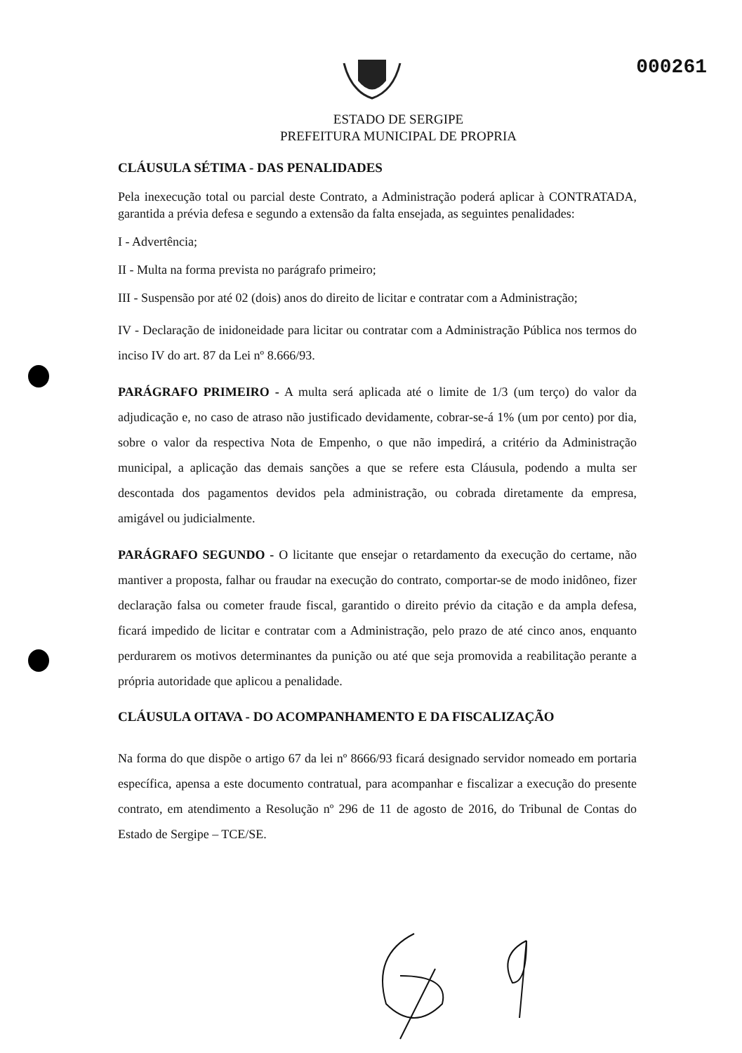000261
ESTADO DE SERGIPE
PREFEITURA MUNICIPAL DE PROPRIA
CLÁUSULA SÉTIMA - DAS PENALIDADES
Pela inexecução total ou parcial deste Contrato, a Administração poderá aplicar à CONTRATADA, garantida a prévia defesa e segundo a extensão da falta ensejada, as seguintes penalidades:
I - Advertência;
II - Multa na forma prevista no parágrafo primeiro;
III - Suspensão por até 02 (dois) anos do direito de licitar e contratar com a Administração;
IV - Declaração de inidoneidade para licitar ou contratar com a Administração Pública nos termos do inciso IV do art. 87 da Lei nº 8.666/93.
PARÁGRAFO PRIMEIRO - A multa será aplicada até o limite de 1/3 (um terço) do valor da adjudicação e, no caso de atraso não justificado devidamente, cobrar-se-á 1% (um por cento) por dia, sobre o valor da respectiva Nota de Empenho, o que não impedirá, a critério da Administração municipal, a aplicação das demais sanções a que se refere esta Cláusula, podendo a multa ser descontada dos pagamentos devidos pela administração, ou cobrada diretamente da empresa, amigável ou judicialmente.
PARÁGRAFO SEGUNDO - O licitante que ensejar o retardamento da execução do certame, não mantiver a proposta, falhar ou fraudar na execução do contrato, comportar-se de modo inidôneo, fizer declaração falsa ou cometer fraude fiscal, garantido o direito prévio da citação e da ampla defesa, ficará impedido de licitar e contratar com a Administração, pelo prazo de até cinco anos, enquanto perdurarem os motivos determinantes da punição ou até que seja promovida a reabilitação perante a própria autoridade que aplicou a penalidade.
CLÁUSULA OITAVA - DO ACOMPANHAMENTO E DA FISCALIZAÇÃO
Na forma do que dispõe o artigo 67 da lei nº 8666/93 ficará designado servidor nomeado em portaria específica, apensa a este documento contratual, para acompanhar e fiscalizar a execução do presente contrato, em atendimento a Resolução nº 296 de 11 de agosto de 2016, do Tribunal de Contas do Estado de Sergipe – TCE/SE.